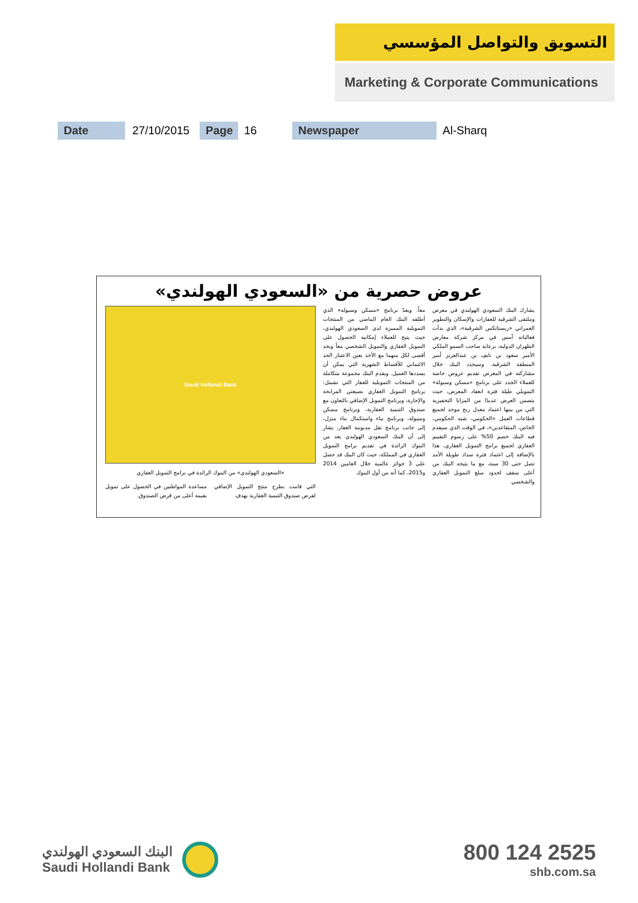التسويق والتواصل المؤسسي
Marketing & Corporate Communications
Date 27/10/2015 Page 16 Newspaper Al-Sharq
عروض حصرية من «السعودي الهولندي»
يشارك البنك السعودي الهولندي في معرض وملتقى الشرقية للعقارات والإسكان والتطوير العمراني «ريستاتكس الشرقية»، الذي بدأت فعالياته أمس في مركز شركة معارض الظهران الدولية، برعاية صاحب السمو الملكي الأمير سعود بن نايف بن عبدالعزيز أمير المنطقة الشرقية. وسيجدد البنك خلال مشاركته في المعرض تقديم عروض خاصة للعملاء الجدد على برنامج «مسكن وسيولة» التمويلي طيلة فترة انعقاد المعرض، حيث يتضمن العرض عديدًا من المزايا التحفيزية التي من بينها اعتماد معدل ربح موحد لجميع قطاعات العمل «الحكومي، شبه الحكومي، الخاص، المتقاعدين»، في الوقت الذي سيقدم فيه البنك خصم 50% على رسوم التقييم العقاري لجميع برامج التمويل العقاري، هذا بالإضافة إلى اعتماد فترة سداد طويلة الأمد تصل حتى 30 سنة، مع ما يتيحه البنك من أعلى سقف لحدود مبلغ التمويل العقاري والشخصي
معاً. ويعدّ برنامج «مسكن وسيولة» الذي أطلقه البنك العام الماضي من المنتجات التمويلية المميزة لدى السعودي الهولندي، حيث يتيح للعملاء إمكانية الحصول على التمويل العقاري والتمويل الشخصي معاً وبحد أقصى لكل منهما مع الأخذ بعين الاعتبار الحد الائتماني للأقساط الشهرية التي يمكن أن يسددها العميل. ويقدم البنك مجموعة متكاملة من المنتجات التمويلية للعقار التي تشمل: برنامج التمويل العقاري بصيغتي المرابحة والإجارة، وبرنامج التمويل الإضافي بالتعاون مع صندوق التنمية العقارية، وبرنامج مسكن وسيولة، وبرنامج بناء واستكمال بناء منزل، إلى جانب برنامج نقل مديونية العقار. يشار إلى أن البنك السعودي الهولندي يعد من البنوك الرائدة في تقديم برامج التمويل العقاري في المملكة، حيث كان البنك قد حصل على 3 جوائز عالمية خلال العامين 2014 و2015، كما أنه من أول البنوك
Saudi Hollandi Bank
«السعودي الهولندي» من البنوك الرائدة في برامج التمويل العقاري
التي قامت بطرح منتج التمويل الإضافي لقرض صندوق التنمية العقارية بهدف
مساعدة المواطنين في الحصول على تمويل بقيمة أعلى من قرض الصندوق.
البنك السعودي الهولندي
Saudi Hollandi Bank
800 124 2525
shb.com.sa